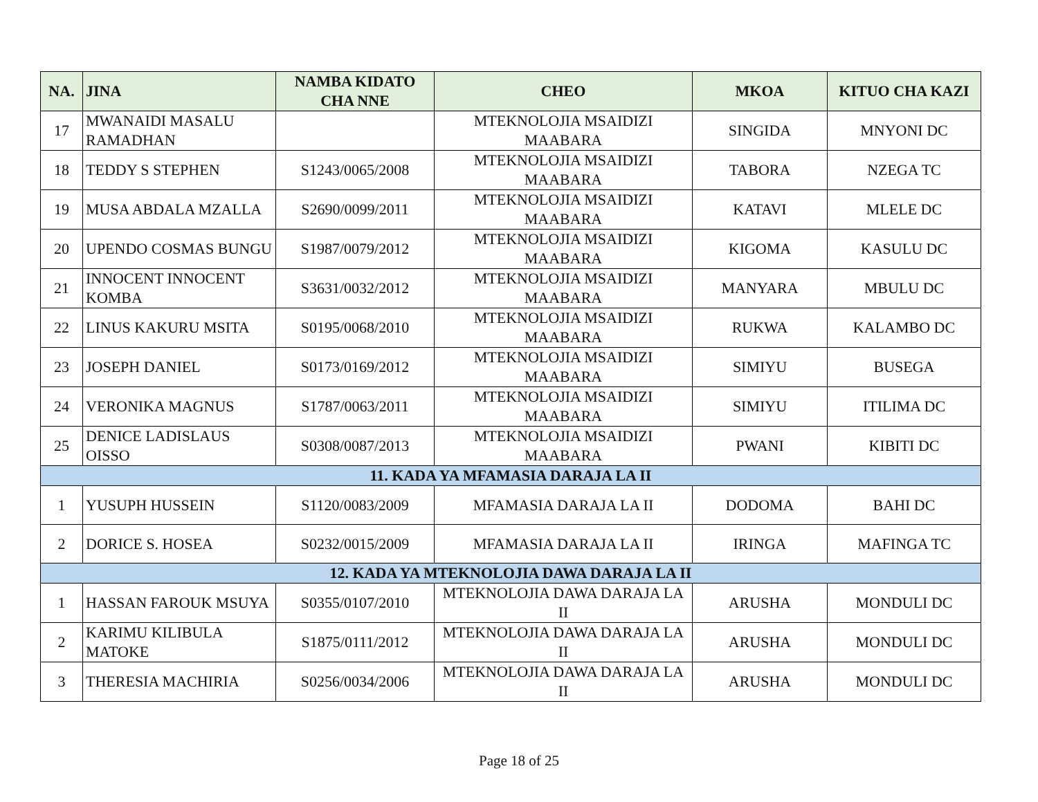| NA. | JINA | NAMBA KIDATO CHA NNE | CHEO | MKOA | KITUO CHA KAZI |
| --- | --- | --- | --- | --- | --- |
| 17 | MWANAIDI MASALU RAMADHAN | | MTEKNOLOJIA MSAIDIZI MAABARA | SINGIDA | MNYONI DC |
| 18 | TEDDY S STEPHEN | S1243/0065/2008 | MTEKNOLOJIA MSAIDIZI MAABARA | TABORA | NZEGA TC |
| 19 | MUSA ABDALA MZALLA | S2690/0099/2011 | MTEKNOLOJIA MSAIDIZI MAABARA | KATAVI | MLELE DC |
| 20 | UPENDO COSMAS BUNGU | S1987/0079/2012 | MTEKNOLOJIA MSAIDIZI MAABARA | KIGOMA | KASULU DC |
| 21 | INNOCENT INNOCENT KOMBA | S3631/0032/2012 | MTEKNOLOJIA MSAIDIZI MAABARA | MANYARA | MBULU DC |
| 22 | LINUS KAKURU MSITA | S0195/0068/2010 | MTEKNOLOJIA MSAIDIZI MAABARA | RUKWA | KALAMBO DC |
| 23 | JOSEPH DANIEL | S0173/0169/2012 | MTEKNOLOJIA MSAIDIZI MAABARA | SIMIYU | BUSEGA |
| 24 | VERONIKA MAGNUS | S1787/0063/2011 | MTEKNOLOJIA MSAIDIZI MAABARA | SIMIYU | ITILIMA DC |
| 25 | DENICE LADISLAUS OISSO | S0308/0087/2013 | MTEKNOLOJIA MSAIDIZI MAABARA | PWANI | KIBITI DC |
| 11. KADA YA MFAMASIA DARAJA LA II | | | | | |
| 1 | YUSUPH HUSSEIN | S1120/0083/2009 | MFAMASIA DARAJA LA II | DODOMA | BAHI DC |
| 2 | DORICE S. HOSEA | S0232/0015/2009 | MFAMASIA DARAJA LA II | IRINGA | MAFINGA TC |
| 12. KADA YA MTEKNOLOJIA DAWA DARAJA LA II | | | | | |
| 1 | HASSAN FAROUK MSUYA | S0355/0107/2010 | MTEKNOLOJIA DAWA DARAJA LA II | ARUSHA | MONDULI DC |
| 2 | KARIMU KILIBULA MATOKE | S1875/0111/2012 | MTEKNOLOJIA DAWA DARAJA LA II | ARUSHA | MONDULI DC |
| 3 | THERESIA MACHIRIA | S0256/0034/2006 | MTEKNOLOJIA DAWA DARAJA LA II | ARUSHA | MONDULI DC |
Page 18 of 25